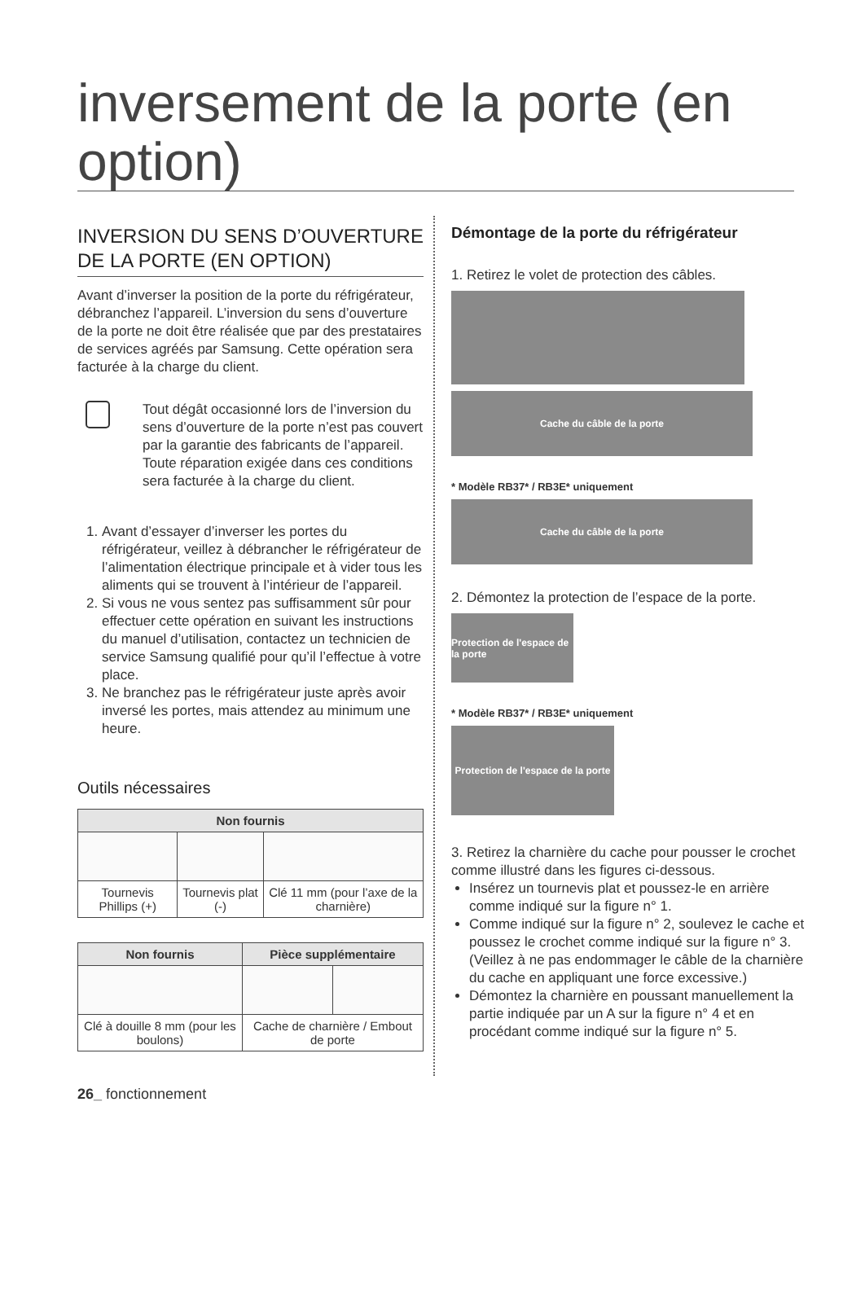inversement de la porte (en option)
INVERSION DU SENS D’OUVERTURE DE LA PORTE (EN OPTION)
Avant d’inverser la position de la porte du réfrigérateur, débranchez l’appareil. L’inversion du sens d’ouverture de la porte ne doit être réalisée que par des prestataires de services agréés par Samsung. Cette opération sera facturée à la charge du client.
Tout dégât occasionné lors de l’inversion du sens d’ouverture de la porte n’est pas couvert par la garantie des fabricants de l’appareil. Toute réparation exigée dans ces conditions sera facturée à la charge du client.
1. Avant d’essayer d’inverser les portes du réfrigérateur, veillez à débrancher le réfrigérateur de l’alimentation électrique principale et à vider tous les aliments qui se trouvent à l’intérieur de l’appareil.
2. Si vous ne vous sentez pas suffisamment sûr pour effectuer cette opération en suivant les instructions du manuel d’utilisation, contactez un technicien de service Samsung qualifié pour qu’il l’effectue à votre place.
3. Ne branchez pas le réfrigérateur juste après avoir inversé les portes, mais attendez au minimum une heure.
Outils nécessaires
| Non fournis | | |
| --- | --- | --- |
| Tournevis Phillips (+) | Tournevis plat (-) | Clé 11 mm (pour l’axe de la charnière) |
| Non fournis | Pièce supplémentaire | |
| --- | --- | --- |
| Clé à douille 8 mm (pour les boulons) | Cache de charnière / Embout de porte | |
Démontage de la porte du réfrigérateur
1. Retirez le volet de protection des câbles.
Cache du câble de la porte
* Modèle RB37* / RB3E* uniquement
Cache du câble de la porte
2. Démontez la protection de l’espace de la porte.
Protection de l'espace de la porte
* Modèle RB37* / RB3E* uniquement
Protection de l'espace de la porte
3. Retirez la charnière du cache pour pousser le crochet comme illustré dans les figures ci-dessous.
Insérez un tournevis plat et poussez-le en arrière comme indiqué sur la figure n° 1.
Comme indiqué sur la figure n° 2, soulevez le cache et poussez le crochet comme indiqué sur la figure n° 3.
(Veillez à ne pas endommager le câble de la charnière du cache en appliquant une force excessive.)
Démontez la charnière en poussant manuellement la partie indiquée par un A sur la figure n° 4 et en procédant comme indiqué sur la figure n° 5.
26_ fonctionnement